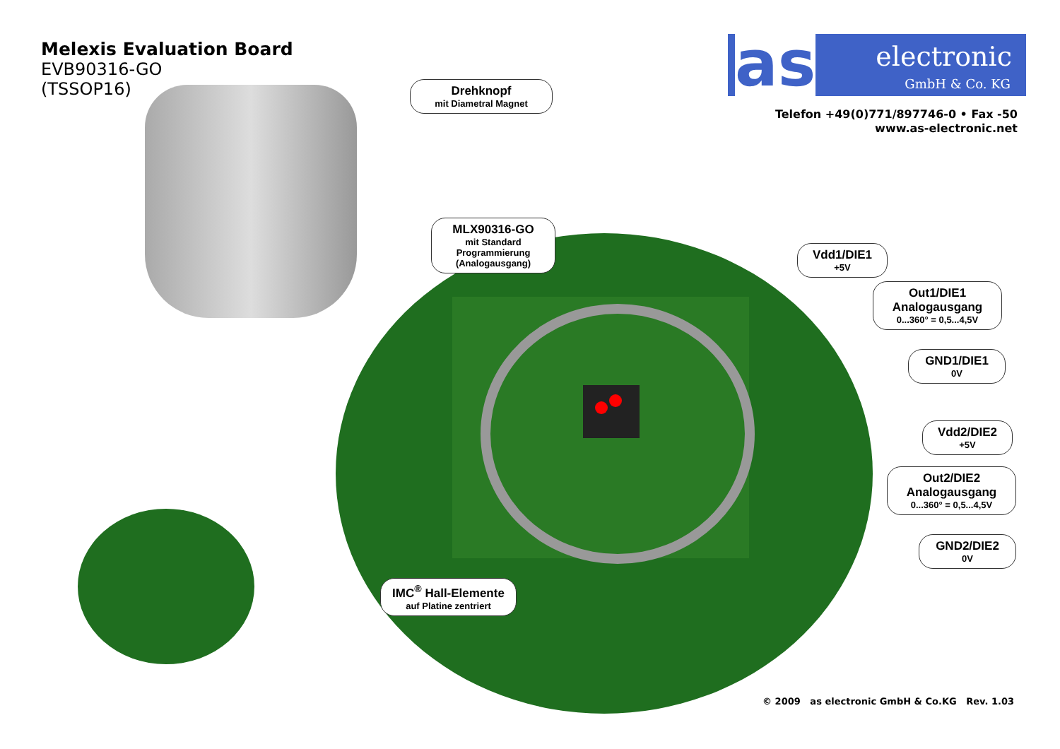Melexis Evaluation Board
EVB90316-GO
(TSSOP16)
as electronic
GmbH & Co. KG
Telefon +49(0)771/897746-0 • Fax -50
www.as-electronic.net
Drehknopf
mit Diametral Magnet
MLX90316-GO
mit Standard Programmierung (Analogausgang)
Vdd1/DIE1
+5V
Out1/DIE1 Analogausgang
0...360° = 0,5...4,5V
GND1/DIE1
0V
Vdd2/DIE2
+5V
Out2/DIE2 Analogausgang
0...360° = 0,5...4,5V
GND2/DIE2
0V
IMC<sup>®</sup> Hall-Elemente
auf Platine zentriert
© 2009 as electronic GmbH & Co.KG Rev. 1.03